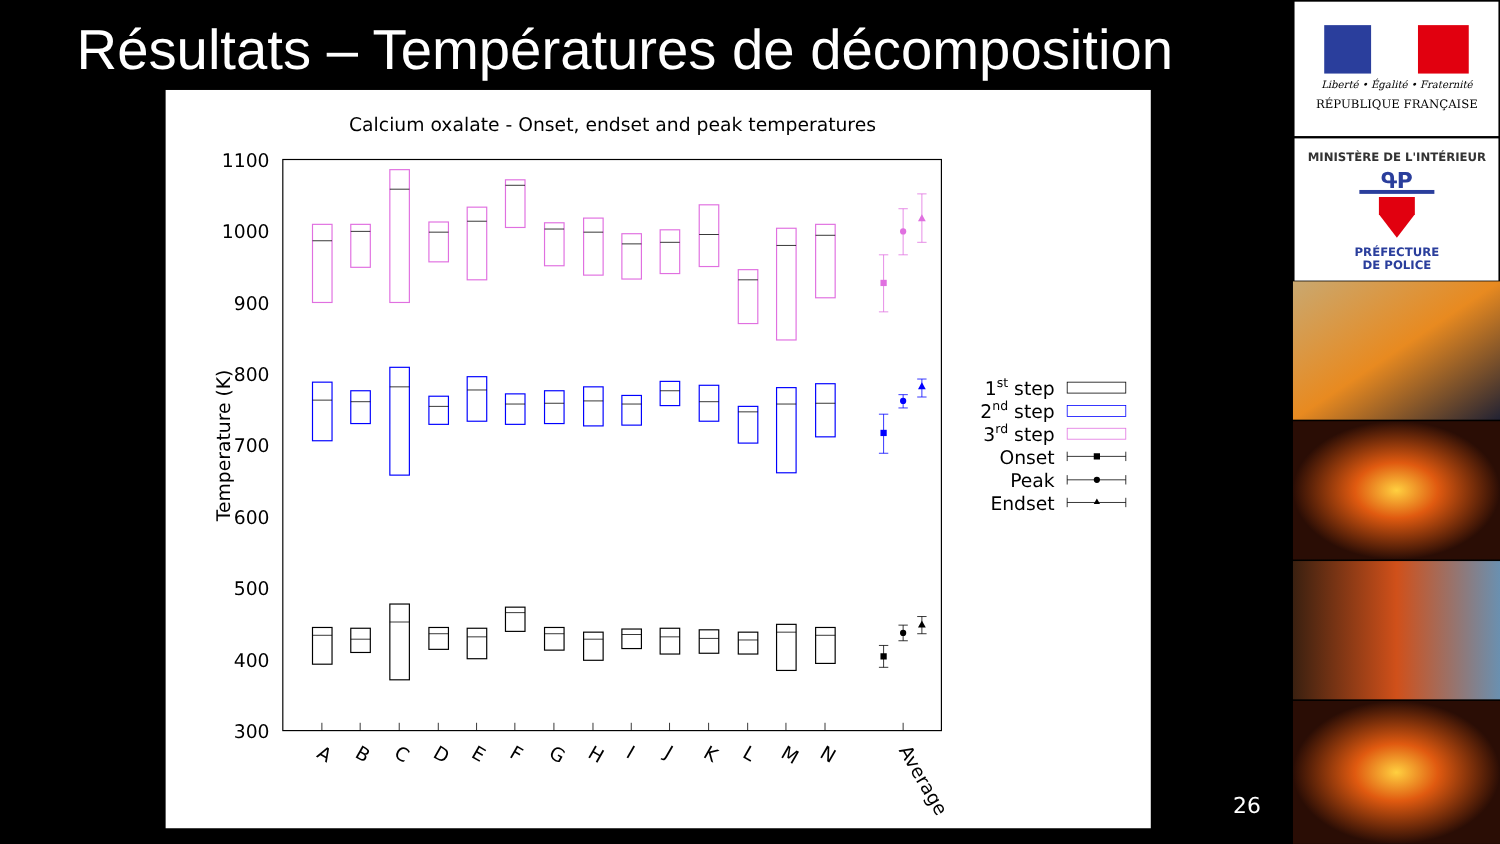Résultats – Températures de décomposition
Calcium oxalate - Onset, endset and peak temperatures
1100
1000
900
800
700
600
500
400
300
Temperature (K)
A
B
C
D
E
F
G
H
I
J
K
L
M
N
Average
1st step
2nd step
3rd step
Onset
Peak
Endset
26
Liberté • Égalité • Fraternité
RÉPUBLIQUE FRANÇAISE
MINISTÈRE DE L'INTÉRIEUR
ԳP
PRÉFECTURE
DE POLICE